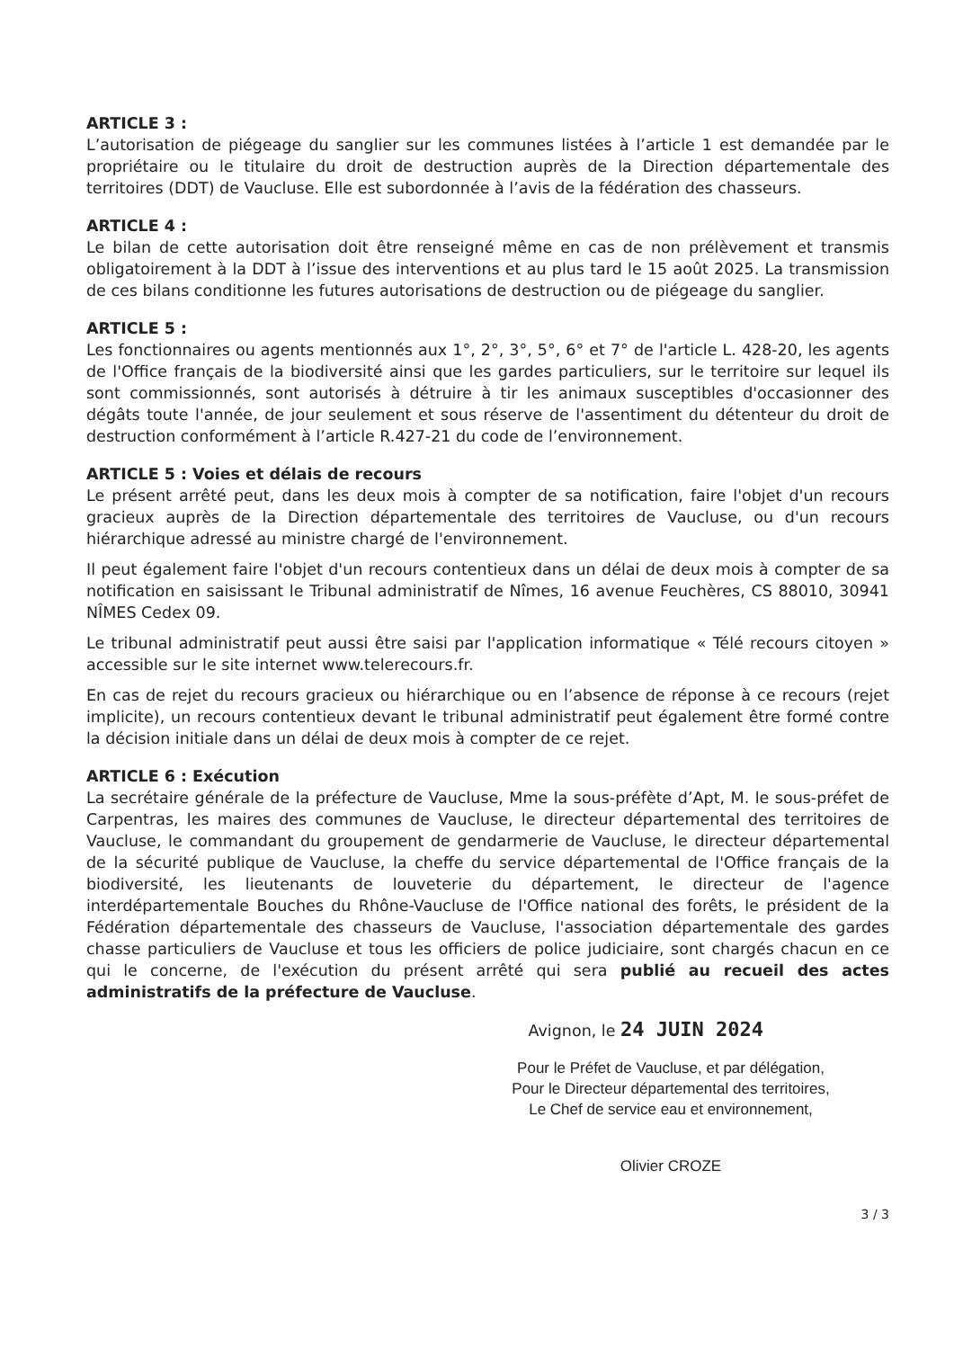ARTICLE 3 :
L’autorisation de piégeage du sanglier sur les communes listées à l’article 1 est demandée par le propriétaire ou le titulaire du droit de destruction auprès de la Direction départementale des territoires (DDT) de Vaucluse. Elle est subordonnée à l’avis de la fédération des chasseurs.
ARTICLE 4 :
Le bilan de cette autorisation doit être renseigné même en cas de non prélèvement et transmis obligatoirement à la DDT à l’issue des interventions et au plus tard le 15 août 2025. La transmission de ces bilans conditionne les futures autorisations de destruction ou de piégeage du sanglier.
ARTICLE 5 :
Les fonctionnaires ou agents mentionnés aux 1°, 2°, 3°, 5°, 6° et 7° de l'article L. 428-20, les agents de l'Office français de la biodiversité ainsi que les gardes particuliers, sur le territoire sur lequel ils sont commissionnés, sont autorisés à détruire à tir les animaux susceptibles d'occasionner des dégâts toute l'année, de jour seulement et sous réserve de l'assentiment du détenteur du droit de destruction conformément à l’article R.427-21 du code de l’environnement.
ARTICLE 5 : Voies et délais de recours
Le présent arrêté peut, dans les deux mois à compter de sa notification, faire l'objet d'un recours gracieux auprès de la Direction départementale des territoires de Vaucluse, ou d'un recours hiérarchique adressé au ministre chargé de l'environnement.
Il peut également faire l'objet d'un recours contentieux dans un délai de deux mois à compter de sa notification en saisissant le Tribunal administratif de Nîmes, 16 avenue Feuchères, CS 88010, 30941 NÎMES Cedex 09.
Le tribunal administratif peut aussi être saisi par l'application informatique « Télé recours citoyen » accessible sur le site internet www.telerecours.fr.
En cas de rejet du recours gracieux ou hiérarchique ou en l’absence de réponse à ce recours (rejet implicite), un recours contentieux devant le tribunal administratif peut également être formé contre la décision initiale dans un délai de deux mois à compter de ce rejet.
ARTICLE 6 : Exécution
La secrétaire générale de la préfecture de Vaucluse, Mme la sous-préfète d’Apt, M. le sous-préfet de Carpentras, les maires des communes de Vaucluse, le directeur départemental des territoires de Vaucluse, le commandant du groupement de gendarmerie de Vaucluse, le directeur départemental de la sécurité publique de Vaucluse, la cheffe du service départemental de l'Office français de la biodiversité, les lieutenants de louveterie du département, le directeur de l'agence interdépartementale Bouches du Rhône-Vaucluse de l'Office national des forêts, le président de la Fédération départementale des chasseurs de Vaucluse, l'association départementale des gardes chasse particuliers de Vaucluse et tous les officiers de police judiciaire, sont chargés chacun en ce qui le concerne, de l'exécution du présent arrêté qui sera publié au recueil des actes administratifs de la préfecture de Vaucluse.
Avignon, le 24 JUIN 2024
Pour le Préfet de Vaucluse, et par délégation,
Pour le Directeur départemental des territoires,
Le Chef de service eau et environnement,
Olivier CROZE
3 / 3